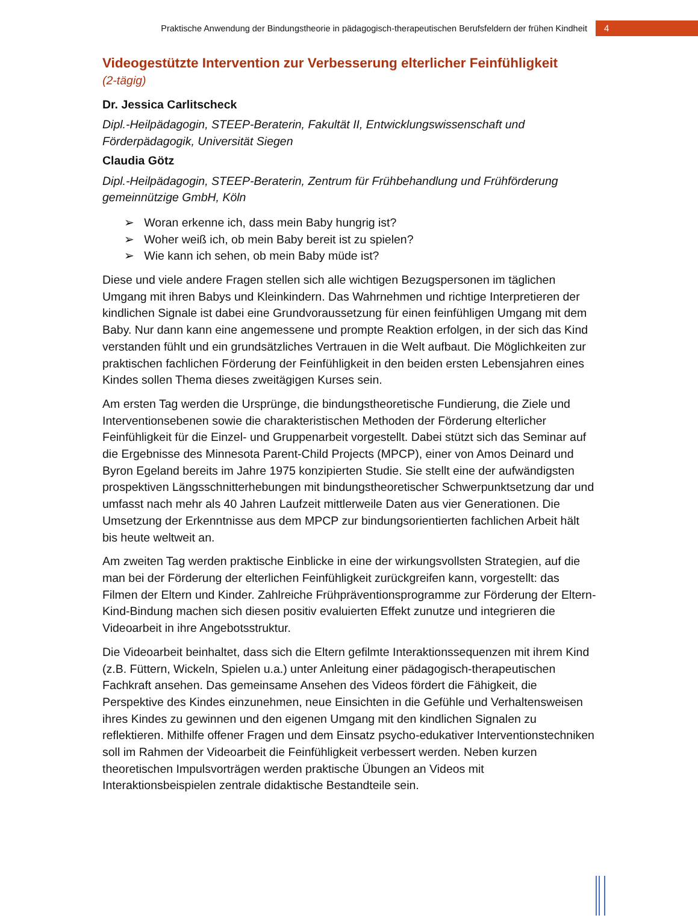Praktische Anwendung der Bindungstheorie in pädagogisch-therapeutischen Berufsfeldern der frühen Kindheit 4
Videogestützte Intervention zur Verbesserung elterlicher Feinfühligkeit
(2-tägig)
Dr. Jessica Carlitscheck
Dipl.-Heilpädagogin, STEEP-Beraterin, Fakultät II, Entwicklungswissenschaft und Förderpädagogik, Universität Siegen
Claudia Götz
Dipl.-Heilpädagogin, STEEP-Beraterin, Zentrum für Frühbehandlung und Frühförderung gemeinnützige GmbH, Köln
➢ Woran erkenne ich, dass mein Baby hungrig ist?
➢ Woher weiß ich, ob mein Baby bereit ist zu spielen?
➢ Wie kann ich sehen, ob mein Baby müde ist?
Diese und viele andere Fragen stellen sich alle wichtigen Bezugspersonen im täglichen Umgang mit ihren Babys und Kleinkindern. Das Wahrnehmen und richtige Interpretieren der kindlichen Signale ist dabei eine Grundvoraussetzung für einen feinfühligen Umgang mit dem Baby. Nur dann kann eine angemessene und prompte Reaktion erfolgen, in der sich das Kind verstanden fühlt und ein grundsätzliches Vertrauen in die Welt aufbaut. Die Möglichkeiten zur praktischen fachlichen Förderung der Feinfühligkeit in den beiden ersten Lebensjahren eines Kindes sollen Thema dieses zweitägigen Kurses sein.
Am ersten Tag werden die Ursprünge, die bindungstheoretische Fundierung, die Ziele und Interventionsebenen sowie die charakteristischen Methoden der Förderung elterlicher Feinfühligkeit für die Einzel- und Gruppenarbeit vorgestellt. Dabei stützt sich das Seminar auf die Ergebnisse des Minnesota Parent-Child Projects (MPCP), einer von Amos Deinard und Byron Egeland bereits im Jahre 1975 konzipierten Studie. Sie stellt eine der aufwändigsten prospektiven Längsschnitterhebungen mit bindungstheoretischer Schwerpunktsetzung dar und umfasst nach mehr als 40 Jahren Laufzeit mittlerweile Daten aus vier Generationen. Die Umsetzung der Erkenntnisse aus dem MPCP zur bindungsorientierten fachlichen Arbeit hält bis heute weltweit an.
Am zweiten Tag werden praktische Einblicke in eine der wirkungsvollsten Strategien, auf die man bei der Förderung der elterlichen Feinfühligkeit zurückgreifen kann, vorgestellt: das Filmen der Eltern und Kinder. Zahlreiche Frühpräventionsprogramme zur Förderung der Eltern-Kind-Bindung machen sich diesen positiv evaluierten Effekt zunutze und integrieren die Videoarbeit in ihre Angebotsstruktur.
Die Videoarbeit beinhaltet, dass sich die Eltern gefilmte Interaktionssequenzen mit ihrem Kind (z.B. Füttern, Wickeln, Spielen u.a.) unter Anleitung einer pädagogisch-therapeutischen Fachkraft ansehen. Das gemeinsame Ansehen des Videos fördert die Fähigkeit, die Perspektive des Kindes einzunehmen, neue Einsichten in die Gefühle und Verhaltensweisen ihres Kindes zu gewinnen und den eigenen Umgang mit den kindlichen Signalen zu reflektieren. Mithilfe offener Fragen und dem Einsatz psycho-edukativer Interventionstechniken soll im Rahmen der Videoarbeit die Feinfühligkeit verbessert werden. Neben kurzen theoretischen Impulsvorträgen werden praktische Übungen an Videos mit Interaktionsbeispielen zentrale didaktische Bestandteile sein.